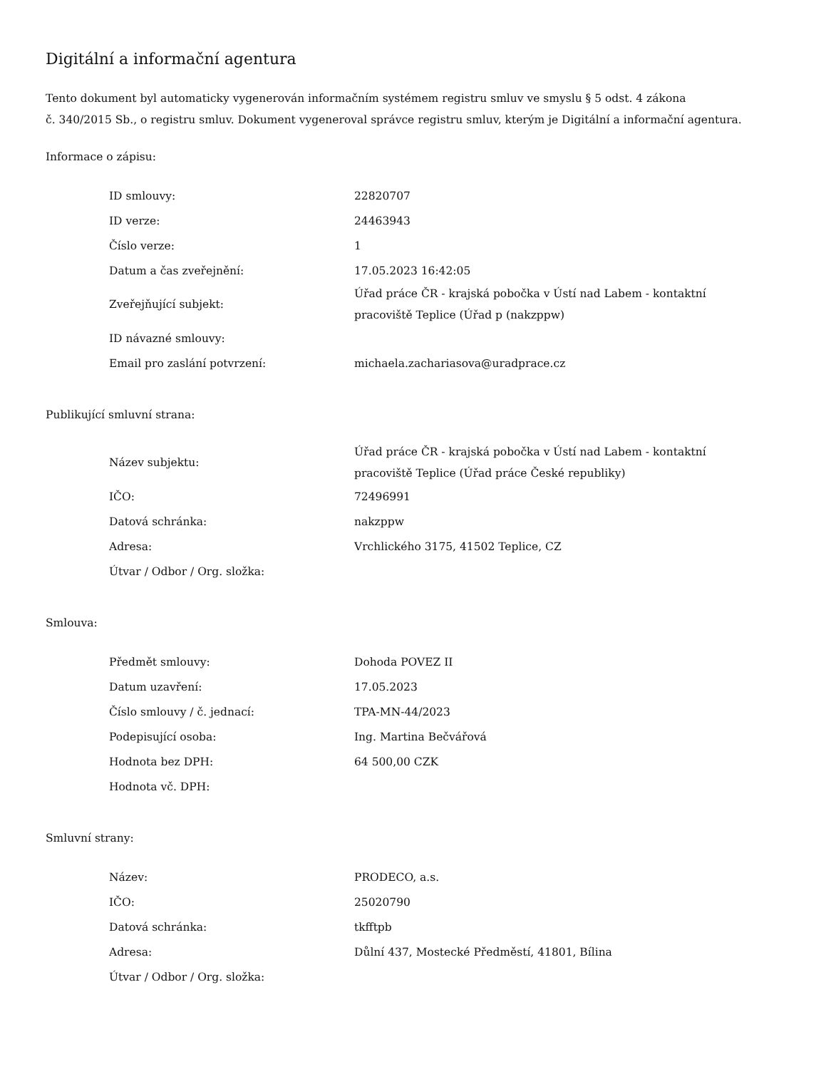Digitální a informační agentura
Tento dokument byl automaticky vygenerován informačním systémem registru smluv ve smyslu § 5 odst. 4 zákona
č. 340/2015 Sb., o registru smluv. Dokument vygeneroval správce registru smluv, kterým je Digitální a informační agentura.
Informace o zápisu:
| ID smlouvy: | 22820707 |
| ID verze: | 24463943 |
| Číslo verze: | 1 |
| Datum a čas zveřejnění: | 17.05.2023 16:42:05 |
| Zveřejňující subjekt: | Úřad práce ČR - krajská pobočka v Ústí nad Labem - kontaktní pracoviště Teplice (Úřad p (nakzppw) |
| ID návazné smlouvy: | |
| Email pro zaslání potvrzení: | michaela.zachariasova@uradprace.cz |
Publikující smluvní strana:
| Název subjektu: | Úřad práce ČR - krajská pobočka v Ústí nad Labem - kontaktní pracoviště Teplice (Úřad práce České republiky) |
| IČO: | 72496991 |
| Datová schránka: | nakzppw |
| Adresa: | Vrchlického 3175, 41502 Teplice, CZ |
| Útvar / Odbor / Org. složka: | |
Smlouva:
| Předmět smlouvy: | Dohoda POVEZ II |
| Datum uzavření: | 17.05.2023 |
| Číslo smlouvy / č. jednací: | TPA-MN-44/2023 |
| Podepisující osoba: | Ing. Martina Bečvářová |
| Hodnota bez DPH: | 64 500,00 CZK |
| Hodnota vč. DPH: | |
Smluvní strany:
| Název: | PRODECO, a.s. |
| IČO: | 25020790 |
| Datová schránka: | tkfftpb |
| Adresa: | Důlní 437, Mostecké Předměstí, 41801, Bílina |
| Útvar / Odbor / Org. složka: | |